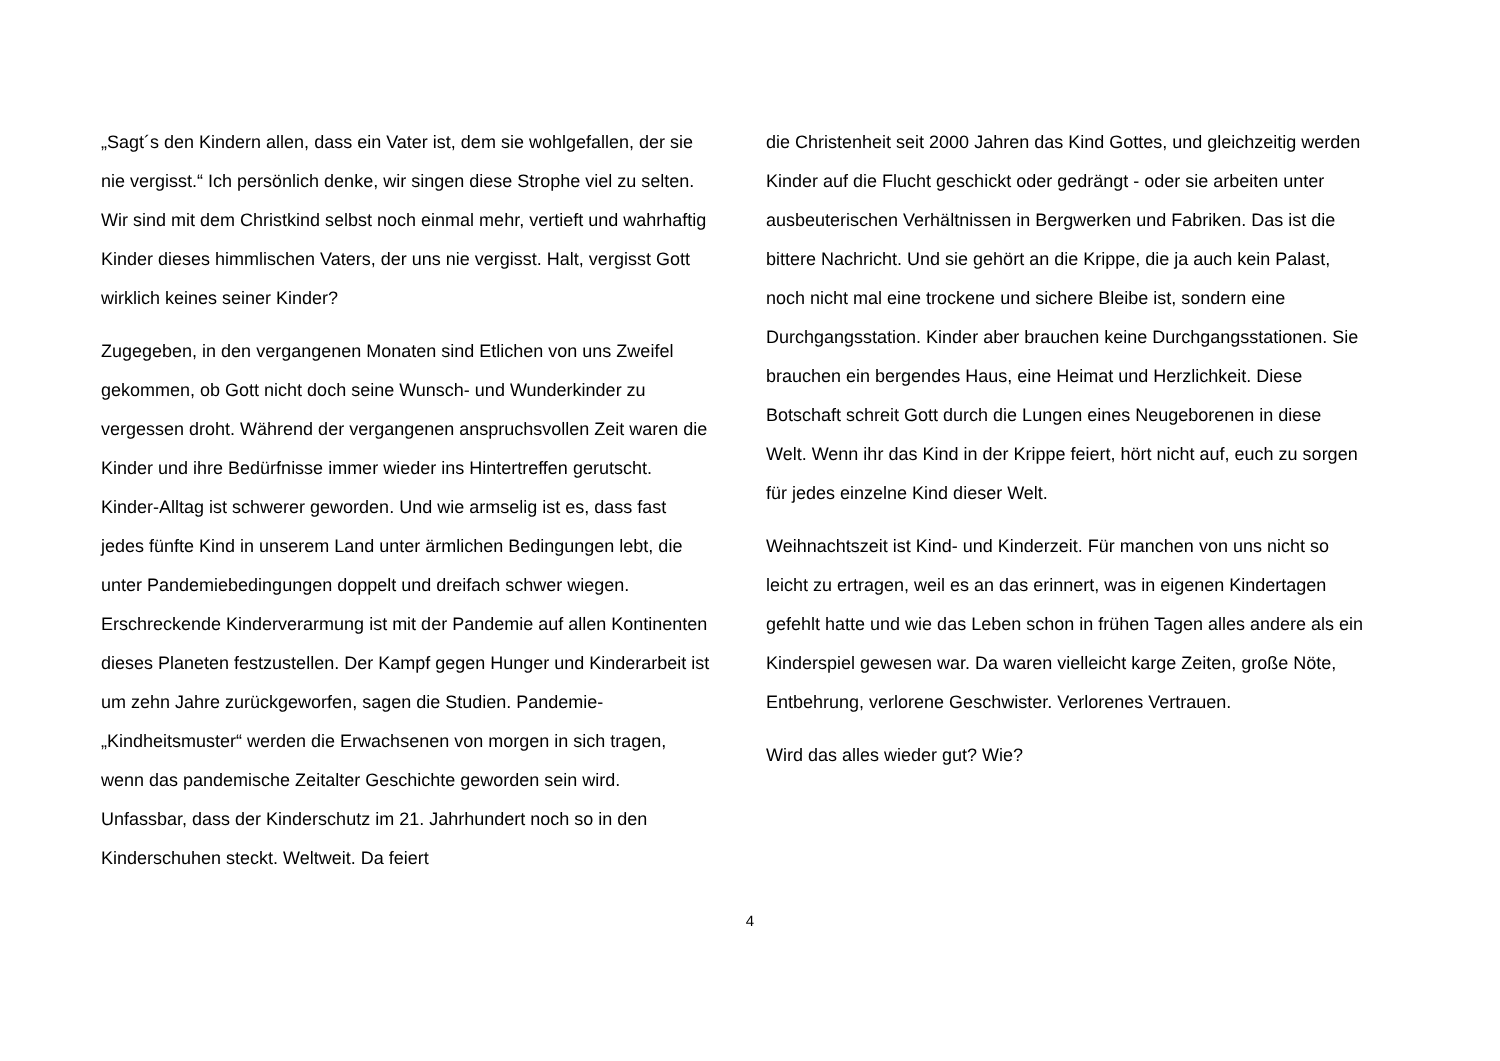„Sagt´s den Kindern allen, dass ein Vater ist, dem sie wohlgefallen, der sie nie vergisst.“ Ich persönlich denke, wir singen diese Strophe viel zu selten. Wir sind mit dem Christkind selbst noch einmal mehr, vertieft und wahrhaftig Kinder dieses himmlischen Vaters, der uns nie vergisst. Halt, vergisst Gott wirklich keines seiner Kinder?
Zugegeben, in den vergangenen Monaten sind Etlichen von uns Zweifel gekommen, ob Gott nicht doch seine Wunsch- und Wunderkinder zu vergessen droht. Während der vergangenen anspruchsvollen Zeit waren die Kinder und ihre Bedürfnisse immer wieder ins Hintertreffen gerutscht. Kinder-Alltag ist schwerer geworden. Und wie armselig ist es, dass fast jedes fünfte Kind in unserem Land unter ärmlichen Bedingungen lebt, die unter Pandemiebedingungen doppelt und dreifach schwer wiegen. Erschreckende Kinderverarmung ist mit der Pandemie auf allen Kontinenten dieses Planeten festzustellen. Der Kampf gegen Hunger und Kinderarbeit ist um zehn Jahre zurückgeworfen, sagen die Studien. Pandemie-„Kindheitsmuster“ werden die Erwachsenen von morgen in sich tragen, wenn das pandemische Zeitalter Geschichte geworden sein wird. Unfassbar, dass der Kinderschutz im 21. Jahrhundert noch so in den Kinderschuhen steckt. Weltweit. Da feiert
die Christenheit seit 2000 Jahren das Kind Gottes, und gleichzeitig werden Kinder auf die Flucht geschickt oder gedrängt - oder sie arbeiten unter ausbeuterischen Verhältnissen in Bergwerken und Fabriken. Das ist die bittere Nachricht. Und sie gehört an die Krippe, die ja auch kein Palast, noch nicht mal eine trockene und sichere Bleibe ist, sondern eine Durchgangsstation. Kinder aber brauchen keine Durchgangsstationen. Sie brauchen ein bergendes Haus, eine Heimat und Herzlichkeit. Diese Botschaft schreit Gott durch die Lungen eines Neugeborenen in diese Welt. Wenn ihr das Kind in der Krippe feiert, hört nicht auf, euch zu sorgen für jedes einzelne Kind dieser Welt.
Weihnachtszeit ist Kind- und Kinderzeit. Für manchen von uns nicht so leicht zu ertragen, weil es an das erinnert, was in eigenen Kindertagen gefehlt hatte und wie das Leben schon in frühen Tagen alles andere als ein Kinderspiel gewesen war. Da waren vielleicht karge Zeiten, große Nöte, Entbehrung, verlorene Geschwister. Verlorenes Vertrauen.
Wird das alles wieder gut? Wie?
4